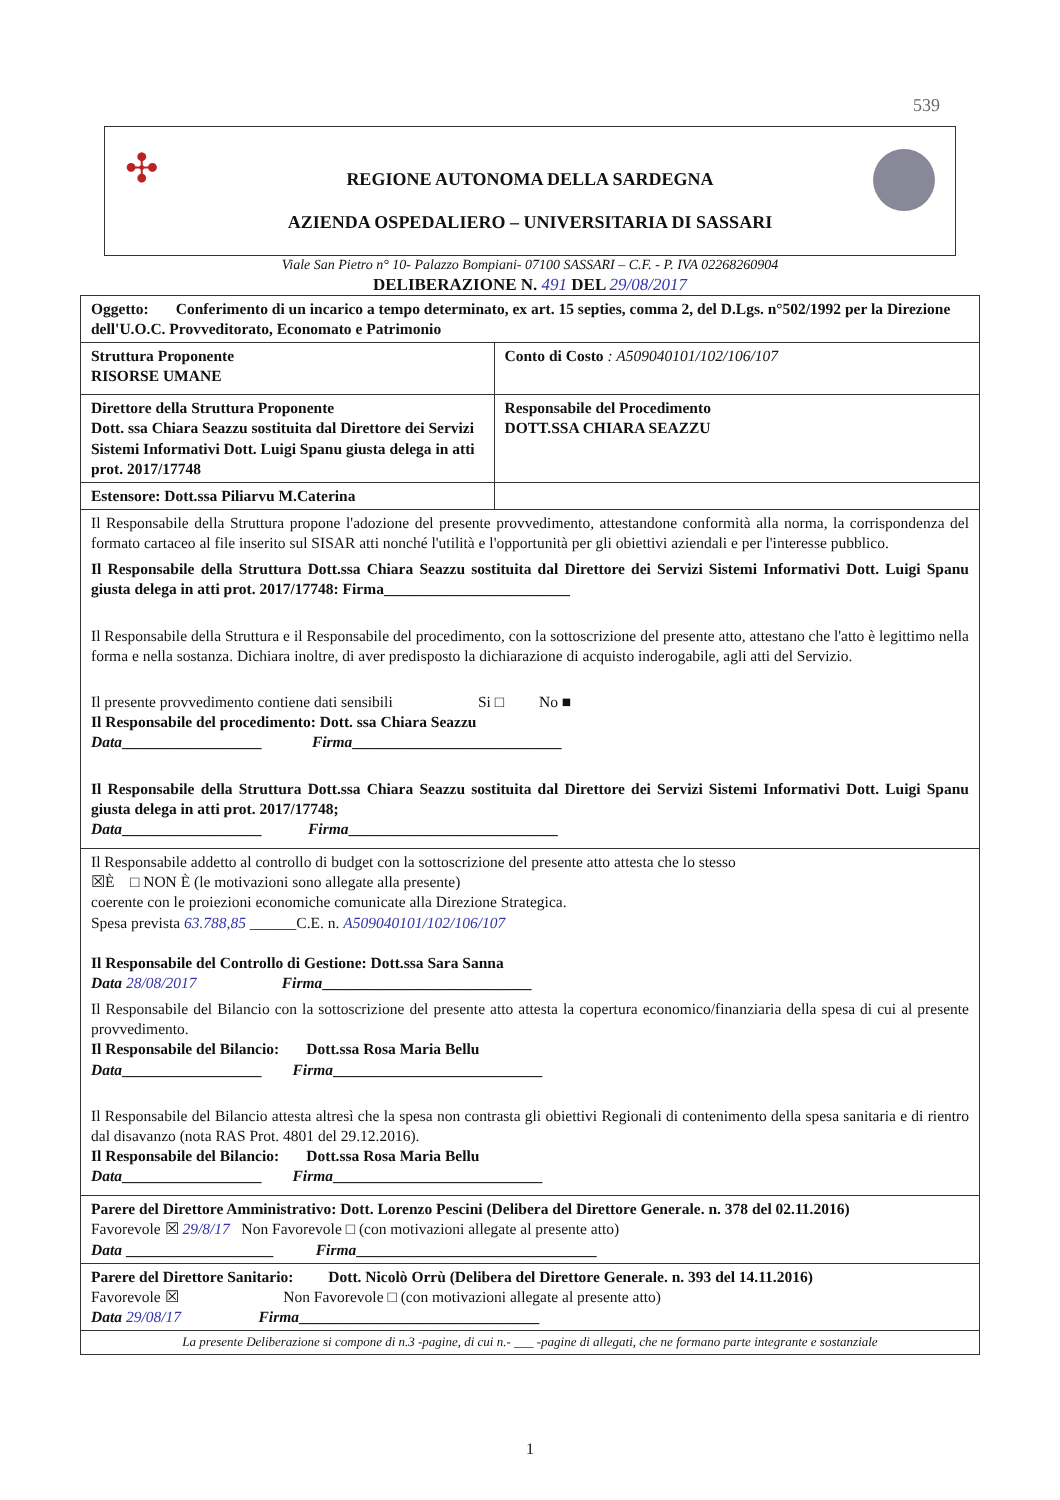539
✣
REGIONE AUTONOMA DELLA SARDEGNA
AZIENDA OSPEDALIERO – UNIVERSITARIA DI SASSARI
Viale San Pietro n° 10- Palazzo Bompiani- 07100 SASSARI – C.F. - P. IVA 02268260904
DELIBERAZIONE N. 491 DEL 29/08/2017
| Oggetto: Conferimento di un incarico a tempo determinato, ex art. 15 septies, comma 2, del D.Lgs. n°502/1992 per la Direzione dell'U.O.C. Provveditorato, Economato e Patrimonio | |
| Struttura Proponente RISORSE UMANE | Conto di Costo : A509040101/102/106/107 |
| Direttore della Struttura Proponente Dott. ssa Chiara Seazzu sostituita dal Direttore dei Servizi Sistemi Informativi Dott. Luigi Spanu giusta delega in atti prot. 2017/17748 | Responsabile del Procedimento DOTT.SSA CHIARA SEAZZU |
| Estensore: Dott.ssa Piliarvu M.Caterina | |
| Il Responsabile della Struttura propone l'adozione del presente provvedimento, attestandone conformità alla norma, la corrispondenza del formato cartaceo al file inserito sul SISAR atti nonché l'utilità e l'opportunità per gli obiettivi aziendali e per l'interesse pubblico. Il Responsabile della Struttura Dott.ssa Chiara Seazzu sostituita dal Direttore dei Servizi Sistemi Informativi Dott. Luigi Spanu giusta delega in atti prot. 2017/17748: Firma________________________ Il Responsabile della Struttura e il Responsabile del procedimento, con la sottoscrizione del presente atto, attestano che l'atto è legittimo nella forma e nella sostanza. Dichiara inoltre, di aver predisposto la dichiarazione di acquisto inderogabile, agli atti del Servizio. Il presente provvedimento contiene dati sensibili Si □ No ■ Il Responsabile del procedimento: Dott. ssa Chiara Seazzu Data __________________ Firma ___________________________ Il Responsabile della Struttura Dott.ssa Chiara Seazzu sostituita dal Direttore dei Servizi Sistemi Informativi Dott. Luigi Spanu giusta delega in atti prot. 2017/17748; Data __________________ Firma ___________________________ | |
| Il Responsabile addetto al controllo di budget con la sottoscrizione del presente atto attesta che lo stesso ☒È □ NON È (le motivazioni sono allegate alla presente) coerente con le proiezioni economiche comunicate alla Direzione Strategica. Spesa prevista 63.788,85 ______C.E. n. A509040101/102/106/107 Il Responsabile del Controllo di Gestione: Dott.ssa Sara Sanna Data 28/08/2017 Firma ___________________________ Il Responsabile del Bilancio con la sottoscrizione del presente atto attesta la copertura economico/finanziaria della spesa di cui al presente provvedimento. Il Responsabile del Bilancio: Dott.ssa Rosa Maria Bellu Data __________________ Firma ___________________________ Il Responsabile del Bilancio attesta altresì che la spesa non contrasta gli obiettivi Regionali di contenimento della spesa sanitaria e di rientro dal disavanzo (nota RAS Prot. 4801 del 29.12.2016). Il Responsabile del Bilancio: Dott.ssa Rosa Maria Bellu Data __________________ Firma ___________________________ | |
| Parere del Direttore Amministrativo: Dott. Lorenzo Pescini (Delibera del Direttore Generale. n. 378 del 02.11.2016) Favorevole ☒ 29/8/17 Non Favorevole □ (con motivazioni allegate al presente atto) Data ___________________ Firma _______________________________ | |
| Parere del Direttore Sanitario: Dott. Nicolò Orrù (Delibera del Direttore Generale. n. 393 del 14.11.2016) Favorevole ☒ Non Favorevole □ (con motivazioni allegate al presente atto) Data 29/08/17 Firma _______________________________ | |
| La presente Deliberazione si compone di n.3 -pagine, di cui n.- ___ -pagine di allegati, che ne formano parte integrante e sostanziale | |
1